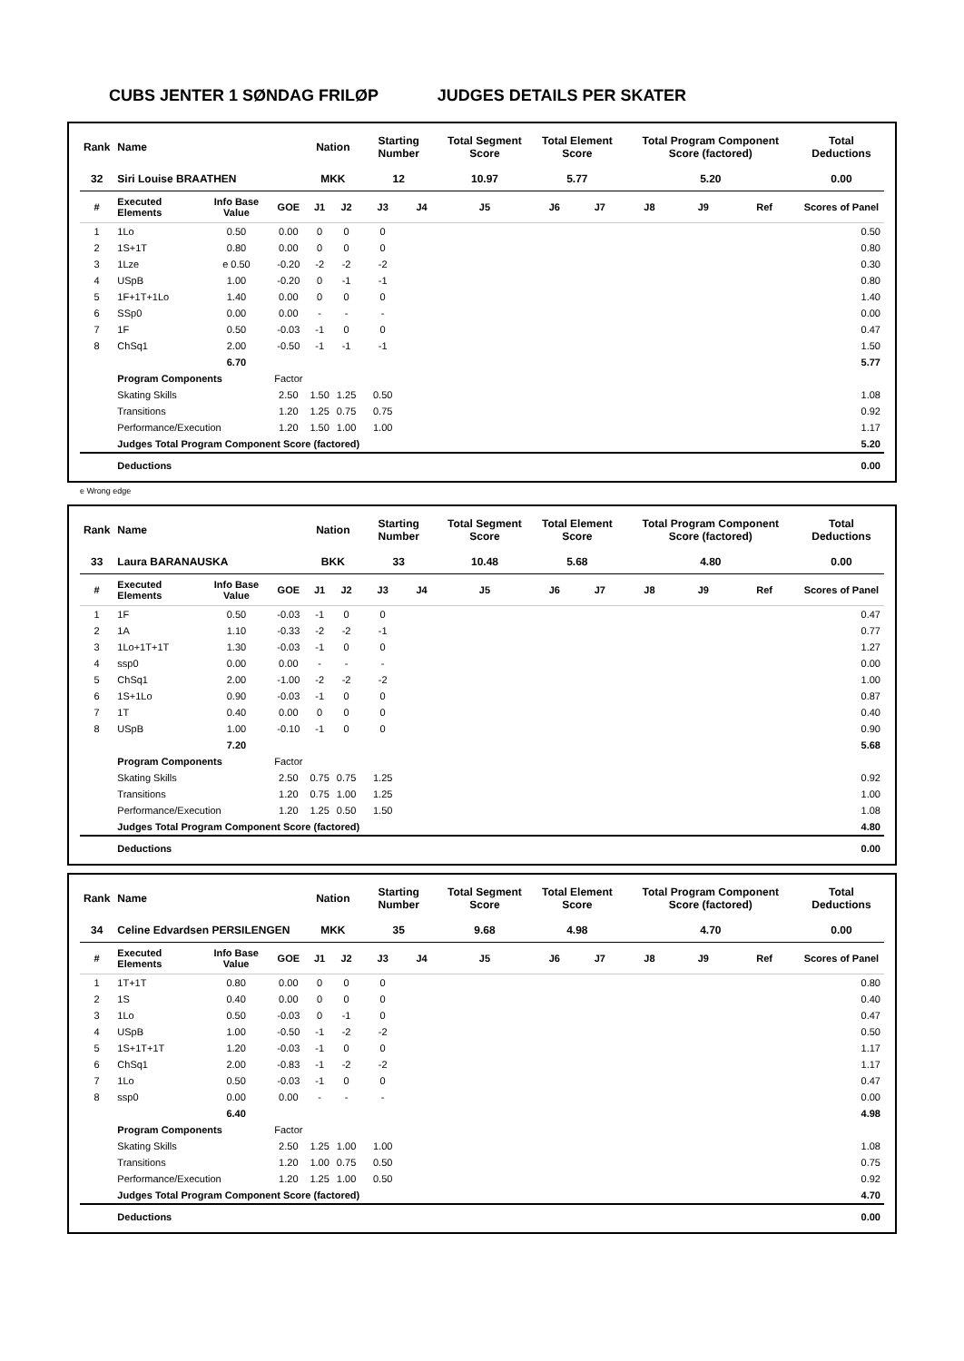CUBS JENTER 1 SØNDAG FRILØP JUDGES DETAILS PER SKATER
| Rank | Name | | | Nation | | Starting Number | | Total Segment Score | Total Element Score | | Total Program Component Score (factored) | | | Total Deductions |
| --- | --- | --- | --- | --- | --- | --- | --- | --- | --- | --- | --- | --- | --- | --- |
| 32 | Siri Louise BRAATHEN | | | MKK | | 12 | | 10.97 | 5.77 | | 5.20 | | | 0.00 |
| # | Executed Elements | Info Base Value | GOE | J1 | J2 | J3 | J4 | J5 | J6 | J7 | J8 | J9 | Ref | Scores of Panel |
| 1 | 1Lo | 0.50 | 0.00 | 0 | 0 | 0 | | | | | | | | 0.50 |
| 2 | 1S+1T | 0.80 | 0.00 | 0 | 0 | 0 | | | | | | | | 0.80 |
| 3 | 1Lze | e 0.50 | -0.20 | -2 | -2 | -2 | | | | | | | | 0.30 |
| 4 | USpB | 1.00 | -0.20 | 0 | -1 | -1 | | | | | | | | 0.80 |
| 5 | 1F+1T+1Lo | 1.40 | 0.00 | 0 | 0 | 0 | | | | | | | | 1.40 |
| 6 | SSp0 | 0.00 | 0.00 | - | - | - | | | | | | | | 0.00 |
| 7 | 1F | 0.50 | -0.03 | -1 | 0 | 0 | | | | | | | | 0.47 |
| 8 | ChSq1 | 2.00 | -0.50 | -1 | -1 | -1 | | | | | | | | 1.50 |
| | | 6.70 | | | | | | | | | | | | 5.77 |
| | Program Components | | Factor | | | | | | | | | | | |
| | Skating Skills | | 2.50 | 1.50 | 1.25 | 0.50 | | | | | | | | 1.08 |
| | Transitions | | 1.20 | 1.25 | 0.75 | 0.75 | | | | | | | | 0.92 |
| | Performance/Execution | | 1.20 | 1.50 | 1.00 | 1.00 | | | | | | | | 1.17 |
| | Judges Total Program Component Score (factored) | | | | | | | | | | | | | 5.20 |
| | Deductions | | | | | | | | | | | | | 0.00 |
e Wrong edge
| Rank | Name | | | Nation | | Starting Number | | Total Segment Score | Total Element Score | | Total Program Component Score (factored) | | | Total Deductions |
| --- | --- | --- | --- | --- | --- | --- | --- | --- | --- | --- | --- | --- | --- | --- |
| 33 | Laura BARANAUSKA | | | BKK | | 33 | | 10.48 | 5.68 | | 4.80 | | | 0.00 |
| # | Executed Elements | Info Base Value | GOE | J1 | J2 | J3 | J4 | J5 | J6 | J7 | J8 | J9 | Ref | Scores of Panel |
| 1 | 1F | 0.50 | -0.03 | -1 | 0 | 0 | | | | | | | | 0.47 |
| 2 | 1A | 1.10 | -0.33 | -2 | -2 | -1 | | | | | | | | 0.77 |
| 3 | 1Lo+1T+1T | 1.30 | -0.03 | -1 | 0 | 0 | | | | | | | | 1.27 |
| 4 | ssp0 | 0.00 | 0.00 | - | - | - | | | | | | | | 0.00 |
| 5 | ChSq1 | 2.00 | -1.00 | -2 | -2 | -2 | | | | | | | | 1.00 |
| 6 | 1S+1Lo | 0.90 | -0.03 | -1 | 0 | 0 | | | | | | | | 0.87 |
| 7 | 1T | 0.40 | 0.00 | 0 | 0 | 0 | | | | | | | | 0.40 |
| 8 | USpB | 1.00 | -0.10 | -1 | 0 | 0 | | | | | | | | 0.90 |
| | | 7.20 | | | | | | | | | | | | 5.68 |
| | Program Components | | Factor | | | | | | | | | | | |
| | Skating Skills | | 2.50 | 0.75 | 0.75 | 1.25 | | | | | | | | 0.92 |
| | Transitions | | 1.20 | 0.75 | 1.00 | 1.25 | | | | | | | | 1.00 |
| | Performance/Execution | | 1.20 | 1.25 | 0.50 | 1.50 | | | | | | | | 1.08 |
| | Judges Total Program Component Score (factored) | | | | | | | | | | | | | 4.80 |
| | Deductions | | | | | | | | | | | | | 0.00 |
| Rank | Name | | | Nation | | Starting Number | | Total Segment Score | Total Element Score | | Total Program Component Score (factored) | | | Total Deductions |
| --- | --- | --- | --- | --- | --- | --- | --- | --- | --- | --- | --- | --- | --- | --- |
| 34 | Celine Edvardsen PERSILENGEN | | | MKK | | 35 | | 9.68 | 4.98 | | 4.70 | | | 0.00 |
| # | Executed Elements | Info Base Value | GOE | J1 | J2 | J3 | J4 | J5 | J6 | J7 | J8 | J9 | Ref | Scores of Panel |
| 1 | 1T+1T | 0.80 | 0.00 | 0 | 0 | 0 | | | | | | | | 0.80 |
| 2 | 1S | 0.40 | 0.00 | 0 | 0 | 0 | | | | | | | | 0.40 |
| 3 | 1Lo | 0.50 | -0.03 | 0 | -1 | 0 | | | | | | | | 0.47 |
| 4 | USpB | 1.00 | -0.50 | -1 | -2 | -2 | | | | | | | | 0.50 |
| 5 | 1S+1T+1T | 1.20 | -0.03 | -1 | 0 | 0 | | | | | | | | 1.17 |
| 6 | ChSq1 | 2.00 | -0.83 | -1 | -2 | -2 | | | | | | | | 1.17 |
| 7 | 1Lo | 0.50 | -0.03 | -1 | 0 | 0 | | | | | | | | 0.47 |
| 8 | ssp0 | 0.00 | 0.00 | - | - | - | | | | | | | | 0.00 |
| | | 6.40 | | | | | | | | | | | | 4.98 |
| | Program Components | | Factor | | | | | | | | | | | |
| | Skating Skills | | 2.50 | 1.25 | 1.00 | 1.00 | | | | | | | | 1.08 |
| | Transitions | | 1.20 | 1.00 | 0.75 | 0.50 | | | | | | | | 0.75 |
| | Performance/Execution | | 1.20 | 1.25 | 1.00 | 0.50 | | | | | | | | 0.92 |
| | Judges Total Program Component Score (factored) | | | | | | | | | | | | | 4.70 |
| | Deductions | | | | | | | | | | | | | 0.00 |